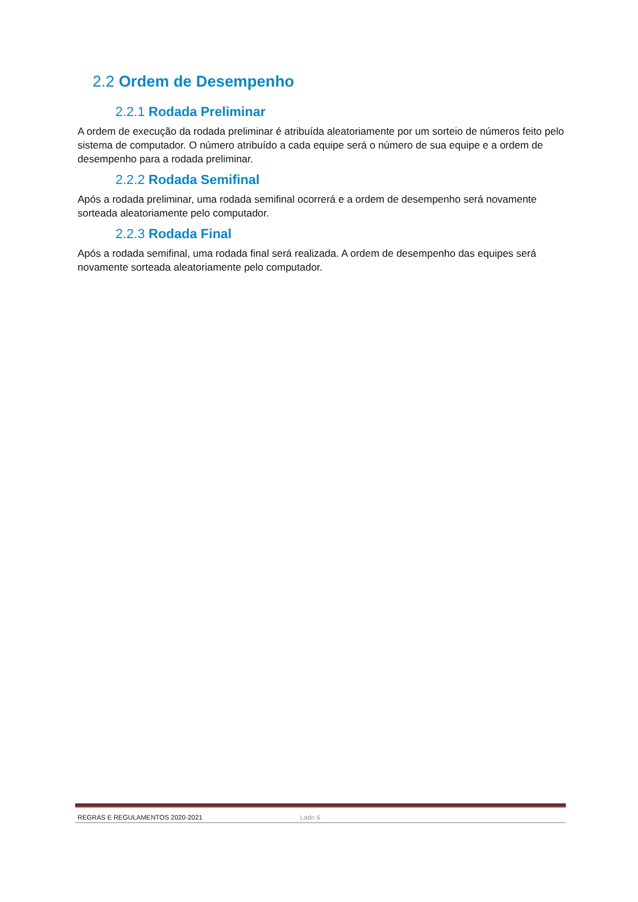2.2 Ordem de Desempenho
2.2.1 Rodada Preliminar
A ordem de execução da rodada preliminar é atribuída aleatoriamente por um sorteio de números feito pelo sistema de computador. O número atribuído a cada equipe será o número de sua equipe e a ordem de desempenho para a rodada preliminar.
2.2.2 Rodada Semifinal
Após a rodada preliminar, uma rodada semifinal ocorrerá e a ordem de desempenho será novamente sorteada aleatoriamente pelo computador.
2.2.3 Rodada Final
Após a rodada semifinal, uma rodada final será realizada. A ordem de desempenho das equipes será novamente sorteada aleatoriamente pelo computador.
REGRAS E REGULAMENTOS 2020-2021 Lado 6